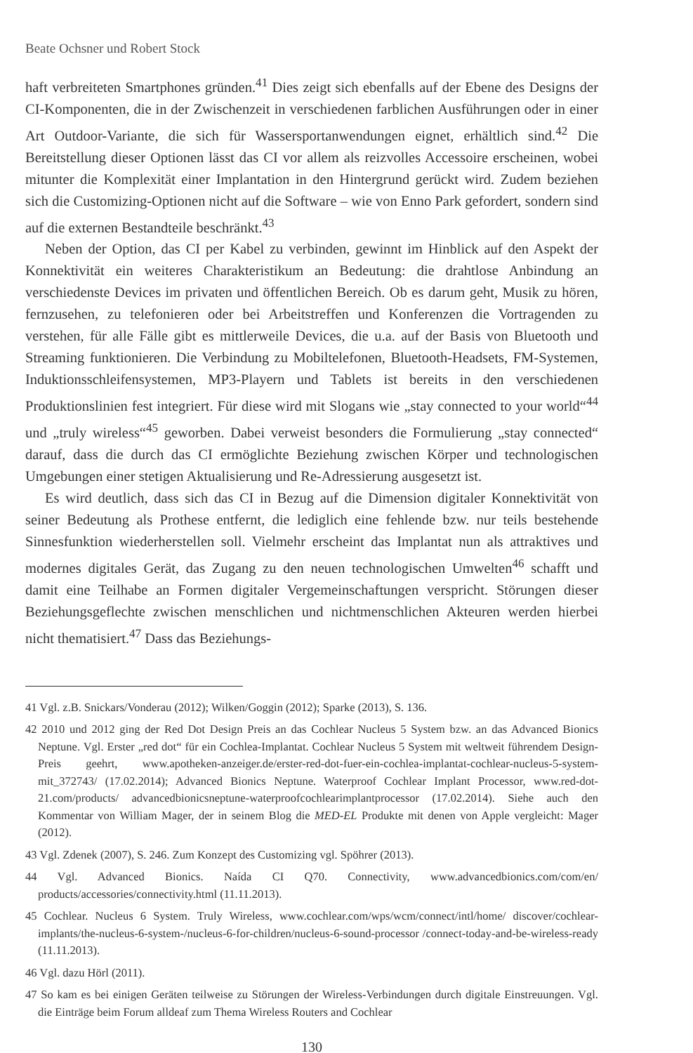Beate Ochsner und Robert Stock
haft verbreiteten Smartphones gründen.<sup>41</sup> Dies zeigt sich ebenfalls auf der Ebene des Designs der CI-Komponenten, die in der Zwischenzeit in verschiedenen farblichen Ausführungen oder in einer Art Outdoor-Variante, die sich für Wassersportanwendungen eignet, erhältlich sind.<sup>42</sup> Die Bereitstellung dieser Optionen lässt das CI vor allem als reizvolles Accessoire erscheinen, wobei mitunter die Komplexität einer Implantation in den Hintergrund gerückt wird. Zudem beziehen sich die Customizing-Optionen nicht auf die Software – wie von Enno Park gefordert, sondern sind auf die externen Bestandteile beschränkt.<sup>43</sup>
Neben der Option, das CI per Kabel zu verbinden, gewinnt im Hinblick auf den Aspekt der Konnektivität ein weiteres Charakteristikum an Bedeutung: die drahtlose Anbindung an verschiedenste Devices im privaten und öffentlichen Bereich. Ob es darum geht, Musik zu hören, fernzusehen, zu telefonieren oder bei Arbeitstreffen und Konferenzen die Vortragenden zu verstehen, für alle Fälle gibt es mittlerweile Devices, die u.a. auf der Basis von Bluetooth und Streaming funktionieren. Die Verbindung zu Mobiltelefonen, Bluetooth-Headsets, FM-Systemen, Induktionsschleifensystemen, MP3-Playern und Tablets ist bereits in den verschiedenen Produktionslinien fest integriert. Für diese wird mit Slogans wie „stay connected to your world“<sup>44</sup> und „truly wireless“<sup>45</sup> geworben. Dabei verweist besonders die Formulierung „stay connected“ darauf, dass die durch das CI ermöglichte Beziehung zwischen Körper und technologischen Umgebungen einer stetigen Aktualisierung und Re-Adressierung ausgesetzt ist.
Es wird deutlich, dass sich das CI in Bezug auf die Dimension digitaler Konnektivität von seiner Bedeutung als Prothese entfernt, die lediglich eine fehlende bzw. nur teils bestehende Sinnesfunktion wiederherstellen soll. Vielmehr erscheint das Implantat nun als attraktives und modernes digitales Gerät, das Zugang zu den neuen technologischen Umwelten<sup>46</sup> schafft und damit eine Teilhabe an Formen digitaler Vergemeinschaftungen verspricht. Störungen dieser Beziehungsgeflechte zwischen menschlichen und nichtmenschlichen Akteuren werden hierbei nicht thematisiert.<sup>47</sup> Dass das Beziehungs-
41 Vgl. z.B. Snickars/Vonderau (2012); Wilken/Goggin (2012); Sparke (2013), S. 136.
42 2010 und 2012 ging der Red Dot Design Preis an das Cochlear Nucleus 5 System bzw. an das Advanced Bionics Neptune. Vgl. Erster „red dot“ für ein Cochlea-Implantat. Cochlear Nucleus 5 System mit weltweit führendem Design-Preis geehrt, www.apotheken-anzeiger.de/erster-red-dot-fuer-ein-cochlea-implantat-cochlear-nucleus-5-system-mit_372743/ (17.02.2014); Advanced Bionics Neptune. Waterproof Cochlear Implant Processor, www.red-dot-21.com/products/ advancedbionicsneptune-waterproofcochlearimplantprocessor (17.02.2014). Siehe auch den Kommentar von William Mager, der in seinem Blog die MED-EL Produkte mit denen von Apple vergleicht: Mager (2012).
43 Vgl. Zdenek (2007), S. 246. Zum Konzept des Customizing vgl. Spöhrer (2013).
44 Vgl. Advanced Bionics. Naída CI Q70. Connectivity, www.advancedbionics.com/com/en/ products/accessories/connectivity.html (11.11.2013).
45 Cochlear. Nucleus 6 System. Truly Wireless, www.cochlear.com/wps/wcm/connect/intl/home/ discover/cochlear-implants/the-nucleus-6-system-/nucleus-6-for-children/nucleus-6-sound-processor /connect-today-and-be-wireless-ready (11.11.2013).
46 Vgl. dazu Hörl (2011).
47 So kam es bei einigen Geräten teilweise zu Störungen der Wireless-Verbindungen durch digitale Einstreuungen. Vgl. die Einträge beim Forum alldeaf zum Thema Wireless Routers and Cochlear
130